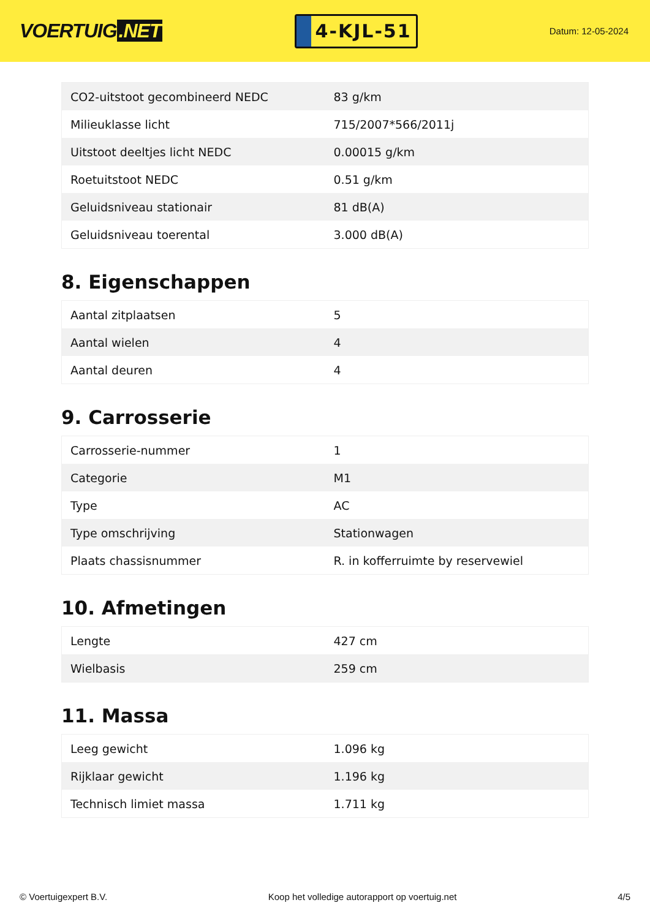VOERTUIG.NET
4-KJL-51
Datum: 12-05-2024
| CO2-uitstoot gecombineerd NEDC | 83 g/km |
| Milieuklasse licht | 715/2007*566/2011j |
| Uitstoot deeltjes licht NEDC | 0.00015 g/km |
| Roetuitstoot NEDC | 0.51 g/km |
| Geluidsniveau stationair | 81 dB(A) |
| Geluidsniveau toerental | 3.000 dB(A) |
8. Eigenschappen
| Aantal zitplaatsen | 5 |
| Aantal wielen | 4 |
| Aantal deuren | 4 |
9. Carrosserie
| Carrosserie-nummer | 1 |
| Categorie | M1 |
| Type | AC |
| Type omschrijving | Stationwagen |
| Plaats chassisnummer | R. in kofferruimte by reservewiel |
10. Afmetingen
| Lengte | 427 cm |
| Wielbasis | 259 cm |
11. Massa
| Leeg gewicht | 1.096 kg |
| Rijklaar gewicht | 1.196 kg |
| Technisch limiet massa | 1.711 kg |
© Voertuigexpert B.V. Koop het volledige autorapport op voertuig.net 4/5